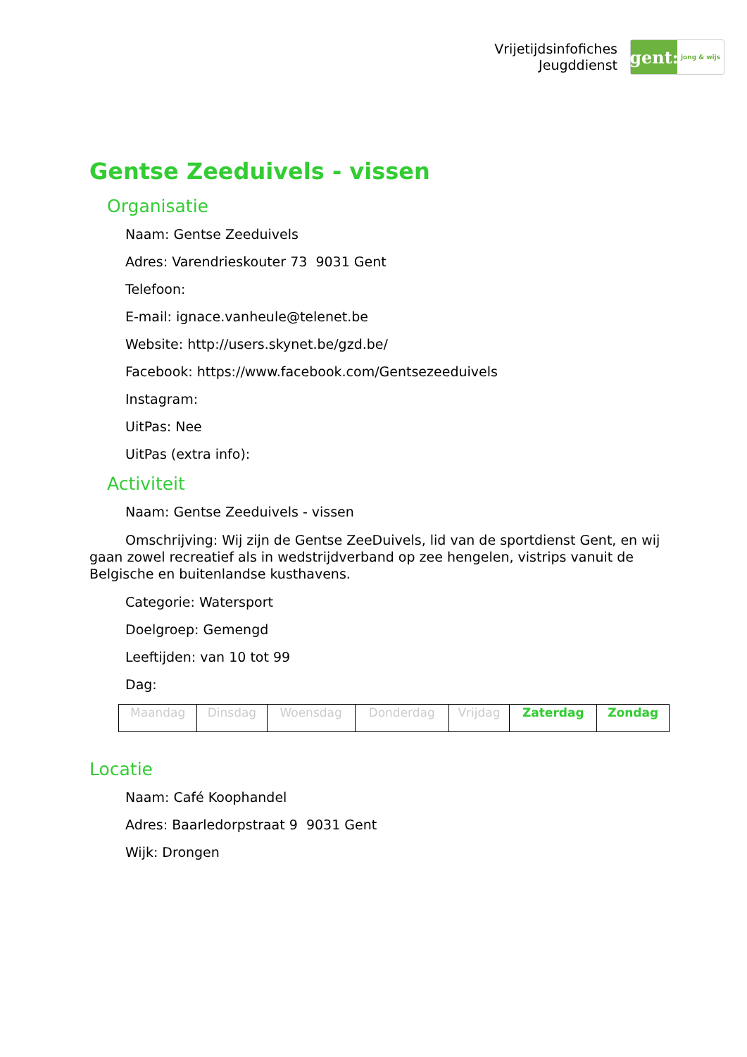Vrijetijdsinfofiches
Jeugddienst
gent:
jong & wijs
Gentse Zeeduivels - vissen
Organisatie
Naam: Gentse Zeeduivels
Adres: Varendrieskouter 73 9031 Gent
Telefoon:
E-mail: ignace.vanheule@telenet.be
Website: http://users.skynet.be/gzd.be/
Facebook: https://www.facebook.com/Gentsezeeduivels
Instagram:
UitPas: Nee
UitPas (extra info):
Activiteit
Naam: Gentse Zeeduivels - vissen
Omschrijving: Wij zijn de Gentse ZeeDuivels, lid van de sportdienst Gent, en wij gaan zowel recreatief als in wedstrijdverband op zee hengelen, vistrips vanuit de Belgische en buitenlandse kusthavens.
Categorie: Watersport
Doelgroep: Gemengd
Leeftijden: van 10 tot 99
Dag:
| Maandag | Dinsdag | Woensdag | Donderdag | Vrijdag | Zaterdag | Zondag |
Locatie
Naam: Café Koophandel
Adres: Baarledorpstraat 9 9031 Gent
Wijk: Drongen